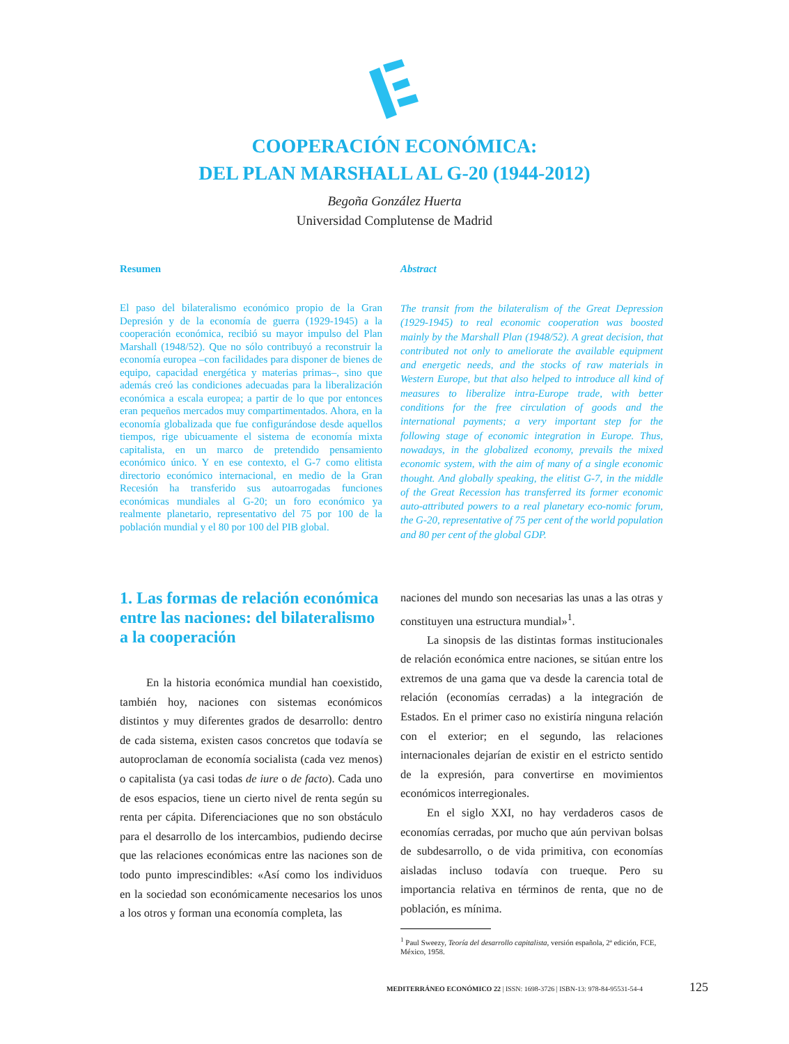COOPERACIÓN ECONÓMICA:
DEL PLAN MARSHALL AL G-20 (1944-2012)
Begoña González Huerta
Universidad Complutense de Madrid
Resumen
El paso del bilateralismo económico propio de la Gran Depresión y de la economía de guerra (1929-1945) a la cooperación económica, recibió su mayor impulso del Plan Marshall (1948/52). Que no sólo contribuyó a reconstruir la economía europea –con facilidades para disponer de bienes de equipo, capacidad energética y materias primas–, sino que además creó las condiciones adecuadas para la liberalización económica a escala europea; a partir de lo que por entonces eran pequeños mercados muy compartimentados. Ahora, en la economía globalizada que fue configurándose desde aquellos tiempos, rige ubicuamente el sistema de economía mixta capitalista, en un marco de pretendido pensamiento económico único. Y en ese contexto, el G-7 como elitista directorio económico internacional, en medio de la Gran Recesión ha transferido sus autoarrogadas funciones económicas mundiales al G-20; un foro económico ya realmente planetario, representativo del 75 por 100 de la población mundial y el 80 por 100 del PIB global.
Abstract
The transit from the bilateralism of the Great Depression (1929-1945) to real economic cooperation was boosted mainly by the Marshall Plan (1948/52). A great decision, that contributed not only to ameliorate the available equipment and energetic needs, and the stocks of raw materials in Western Europe, but that also helped to introduce all kind of measures to liberalize intra-Europe trade, with better conditions for the free circulation of goods and the international payments; a very important step for the following stage of economic integration in Europe. Thus, nowadays, in the globalized economy, prevails the mixed economic system, with the aim of many of a single economic thought. And globally speaking, the elitist G-7, in the middle of the Great Recession has transferred its former economic auto-attributed powers to a real planetary eco-nomic forum, the G-20, representative of 75 per cent of the world population and 80 per cent of the global GDP.
1. Las formas de relación económica entre las naciones: del bilateralismo a la cooperación
En la historia económica mundial han coexistido, también hoy, naciones con sistemas económicos distintos y muy diferentes grados de desarrollo: dentro de cada sistema, existen casos concretos que todavía se autoproclaman de economía socialista (cada vez menos) o capitalista (ya casi todas de iure o de facto). Cada uno de esos espacios, tiene un cierto nivel de renta según su renta per cápita. Diferenciaciones que no son obstáculo para el desarrollo de los intercambios, pudiendo decirse que las relaciones económicas entre las naciones son de todo punto imprescindibles: «Así como los individuos en la sociedad son económicamente necesarios los unos a los otros y forman una economía completa, las
naciones del mundo son necesarias las unas a las otras y constituyen una estructura mundial»<sup>1</sup>.
La sinopsis de las distintas formas institucionales de relación económica entre naciones, se sitúan entre los extremos de una gama que va desde la carencia total de relación (economías cerradas) a la integración de Estados. En el primer caso no existiría ninguna relación con el exterior; en el segundo, las relaciones internacionales dejarían de existir en el estricto sentido de la expresión, para convertirse en movimientos económicos interregionales.
En el siglo XXI, no hay verdaderos casos de economías cerradas, por mucho que aún pervivan bolsas de subdesarrollo, o de vida primitiva, con economías aisladas incluso todavía con trueque. Pero su importancia relativa en términos de renta, que no de población, es mínima.
<sup>1</sup> Paul Sweezy, Teoría del desarrollo capitalista, versión española, 2ª edición, FCE, México, 1958.
MEDITERRÁNEO ECONÓMICO 22 | ISSN: 1698-3726 | ISBN-13: 978-84-95531-54-4
125